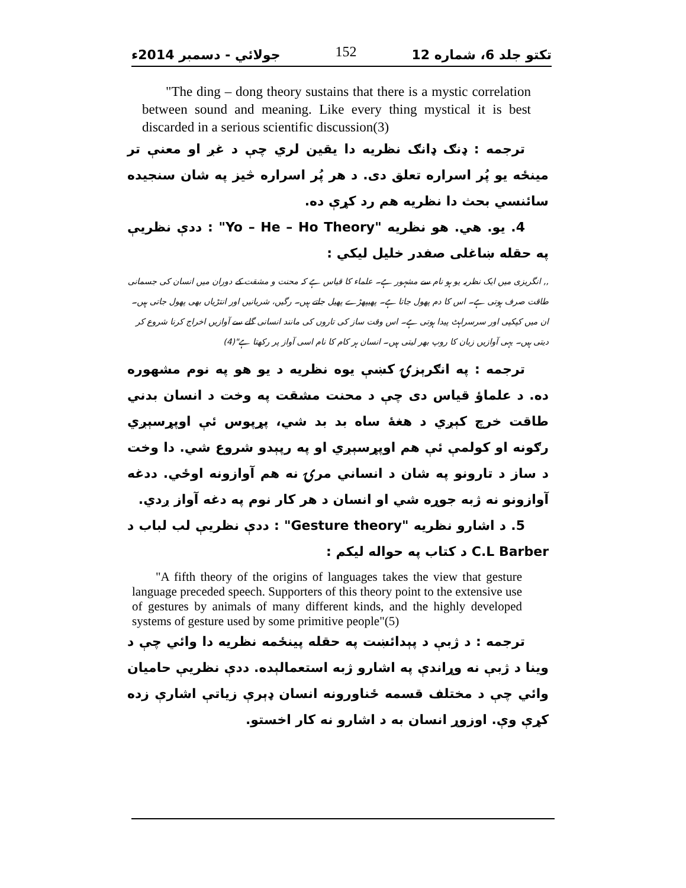تکتو جلد 6، شماره 12 152 جولائي - دسمبر 2014ء
"The ding – dong theory sustains that there is a mystic correlation between sound and meaning. Like every thing mystical it is best discarded in a serious scientific discussion(3)
ترجمه : ډنګ ډانګ نظریه دا یقین لري چې د غږ او معنې تر مینځه یو پُر اسراره تعلق دی. د هر پُر اسراره څیز په شان سنجیده سائنسي بحث دا نظریه هم رد کړې ده.
4. یو. هي. هو نظریه "Yo – He – Ho Theory" : ددې نظریې په حقله ښاغلی صفدر خلیل لیکي :
,, انگریزی میں ایک نظریہ یو ہو نام سے مشہور ہے۔ علماء کا قیاس ہے کہ محنت و مشقت کے دوران میں انسان کی جسمانی طاقت صرف ہوتی ہے۔ اس کا دم پھول جاتا ہے۔ پھیپھڑے پھیل جاتے ہیں۔ رگیں، شریانیں اور انتڑیاں بھی پھول جاتی ہیں۔ ان میں کپکپی اور سرسراہٹ پیدا ہوتی ہے۔ اس وقت ساز کی تاروں کی مانند انسانی گلے سے آوازیں اخراج کرنا شروع کر دیتی ہیں۔ یہی آوازیں زبان کا روپ بھر لیتی ہیں۔ انسان ہر کام کا نام اسی آواز پر رکھتا ہے"(4)
ترجمه : په انګرېزۍ کښې یوه نظریه د یو هو په نوم مشهوره ده. د علماؤ قیاس دی چې د محنت مشقت په وخت د انسان بدني طاقت خرچ کېږي د هغهٔ ساه بد بد شي، پړپوس ئې اوپړسېږي رګونه او کولمې ئې هم اوپړسېږي او په رپېدو شروع شي. دا وخت د ساز د تارونو په شان د انساني مرۍ نه هم آوازونه اوځي. ددغه آوازونو نه ژبه جوړه شي او انسان د هر کار نوم په دغه آواز ږدي.
5. د اشارو نظریه "Gesture theory" : ددې نظریې لب لباب د C.L Barber د کتاب په حواله لیکم :
"A fifth theory of the origins of languages takes the view that gesture language preceded speech. Supporters of this theory point to the extensive use of gestures by animals of many different kinds, and the highly developed systems of gesture used by some primitive people"(5)
ترجمه : د ژبې د پېدائښت په حقله پینځمه نظریه دا وائي چې د وینا د ژبې نه وړاندې په اشارو ژبه استعمالېده. ددې نظریې حامیان وائي چې د مختلف قسمه ځناورونه انسان ډېرې زیاتې اشارې زده کړې وې. اوزوړ انسان به د اشارو نه کار اخستو.